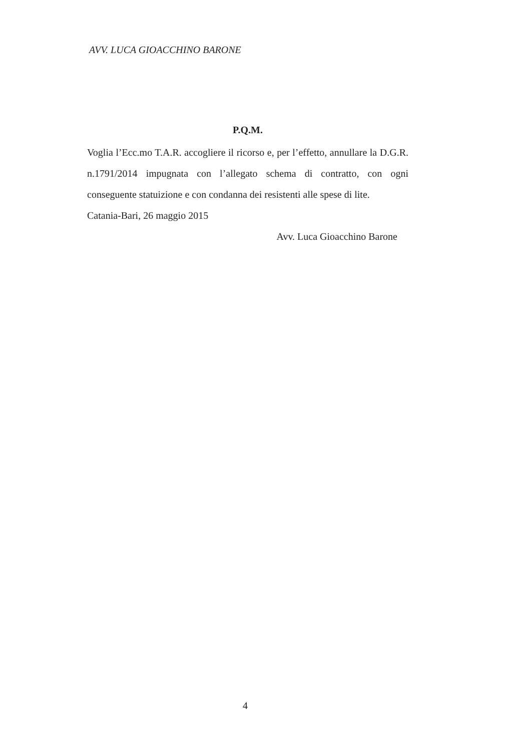AVV. LUCA GIOACCHINO BARONE
P.Q.M.
Voglia l’Ecc.mo T.A.R. accogliere il ricorso e, per l’effetto, annullare la D.G.R. n.1791/2014 impugnata con l’allegato schema di contratto, con ogni conseguente statuizione e con condanna dei resistenti alle spese di lite.
Catania-Bari, 26 maggio 2015
Avv. Luca Gioacchino Barone
4